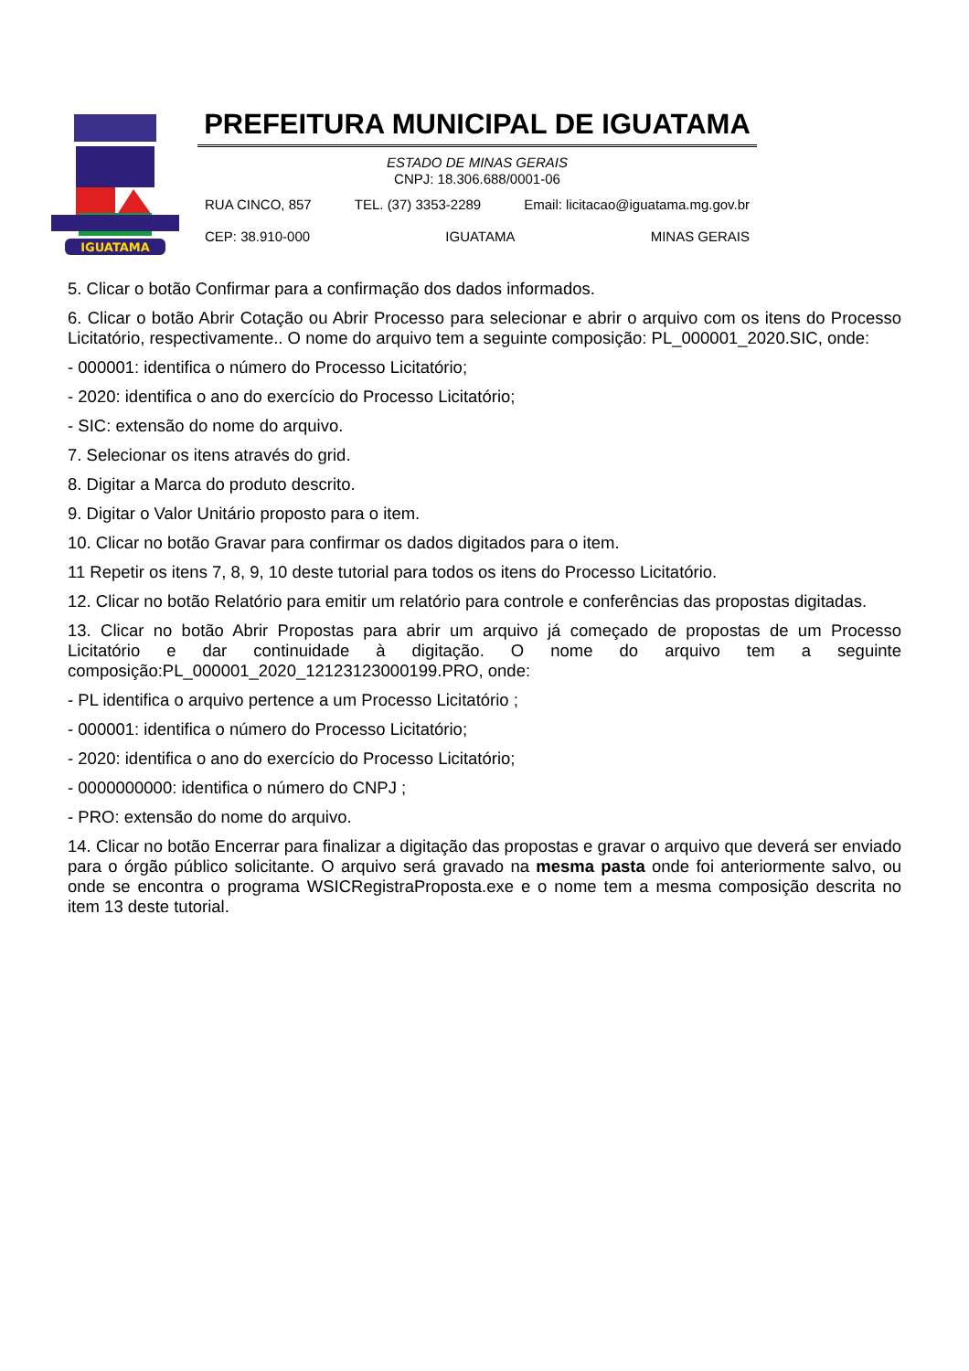IGUATAMA
PREFEITURA MUNICIPAL DE IGUATAMA
ESTADO DE MINAS GERAIS
CNPJ: 18.306.688/0001-06
RUA CINCO, 857 TEL. (37) 3353-2289 Email: licitacao@iguatama.mg.gov.br
CEP: 38.910-000 IGUATAMA MINAS GERAIS
5. Clicar o botão Confirmar para a confirmação dos dados informados.
6. Clicar o botão Abrir Cotação ou Abrir Processo para selecionar e abrir o arquivo com os itens do Processo Licitatório, respectivamente.. O nome do arquivo tem a seguinte composição: PL_000001_2020.SIC, onde:
- 000001: identifica o número do Processo Licitatório;
- 2020: identifica o ano do exercício do Processo Licitatório;
- SIC: extensão do nome do arquivo.
7. Selecionar os itens através do grid.
8. Digitar a Marca do produto descrito.
9. Digitar o Valor Unitário proposto para o item.
10. Clicar no botão Gravar para confirmar os dados digitados para o item.
11 Repetir os itens 7, 8, 9, 10 deste tutorial para todos os itens do Processo Licitatório.
12. Clicar no botão Relatório para emitir um relatório para controle e conferências das propostas digitadas.
13. Clicar no botão Abrir Propostas para abrir um arquivo já começado de propostas de um Processo Licitatório e dar continuidade à digitação. O nome do arquivo tem a seguinte composição:PL_000001_2020_12123123000199.PRO, onde:
- PL identifica o arquivo pertence a um Processo Licitatório ;
- 000001: identifica o número do Processo Licitatório;
- 2020: identifica o ano do exercício do Processo Licitatório;
- 0000000000: identifica o número do CNPJ ;
- PRO: extensão do nome do arquivo.
14. Clicar no botão Encerrar para finalizar a digitação das propostas e gravar o arquivo que deverá ser enviado para o órgão público solicitante. O arquivo será gravado na mesma pasta onde foi anteriormente salvo, ou onde se encontra o programa WSICRegistraProposta.exe e o nome tem a mesma composição descrita no item 13 deste tutorial.